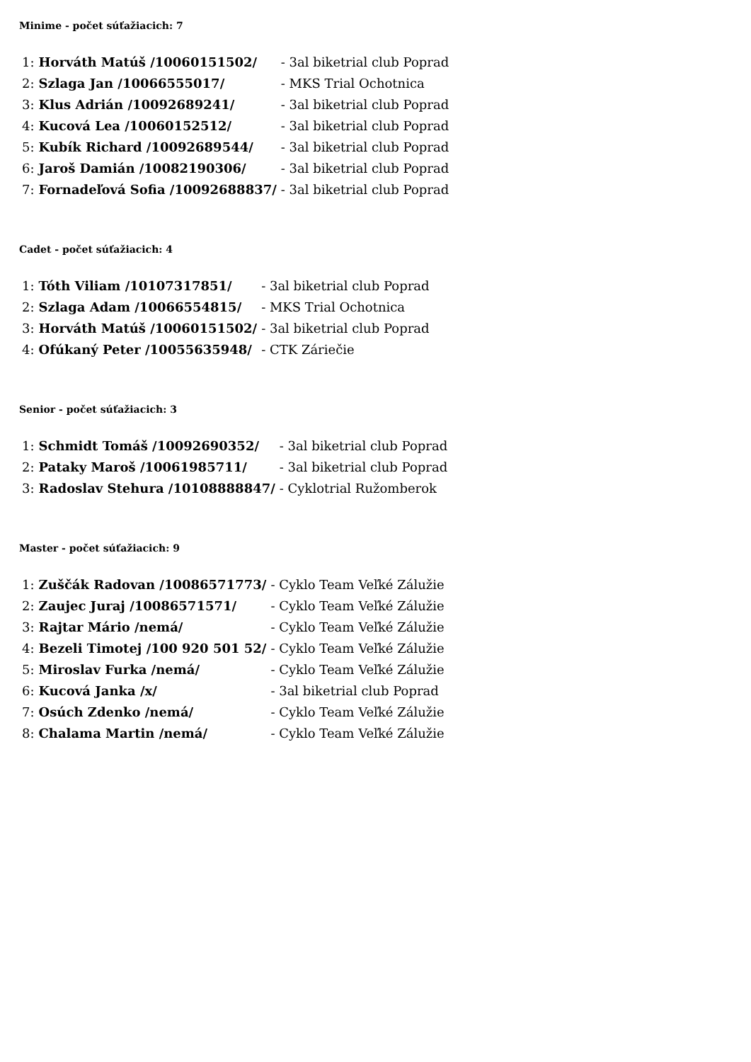Minime - počet súťažiacich: 7
| 1: | Horváth Matúš /10060151502/ | - 3al biketrial club Poprad |
| 2: | Szlaga Jan /10066555017/ | - MKS Trial Ochotnica |
| 3: | Klus Adrián /10092689241/ | - 3al biketrial club Poprad |
| 4: | Kucová Lea /10060152512/ | - 3al biketrial club Poprad |
| 5: | Kubík Richard /10092689544/ | - 3al biketrial club Poprad |
| 6: | Jaroš Damián /10082190306/ | - 3al biketrial club Poprad |
| 7: | Fornadeľová Sofia /10092688837/ | - 3al biketrial club Poprad |
Cadet - počet súťažiacich: 4
| 1: | Tóth Viliam /10107317851/ | - 3al biketrial club Poprad |
| 2: | Szlaga Adam /10066554815/ | - MKS Trial Ochotnica |
| 3: | Horváth Matúš /10060151502/ | - 3al biketrial club Poprad |
| 4: | Ofúkaný Peter /10055635948/ | - CTK Záriečie |
Senior - počet súťažiacich: 3
| 1: | Schmidt Tomáš /10092690352/ | - 3al biketrial club Poprad |
| 2: | Pataky Maroš /10061985711/ | - 3al biketrial club Poprad |
| 3: | Radoslav Stehura /10108888847/ | - Cyklotrial Ružomberok |
Master - počet súťažiacich: 9
| 1: | Zuščák Radovan /10086571773/ | - Cyklo Team Veľké Zálužie |
| 2: | Zaujec Juraj /10086571571/ | - Cyklo Team Veľké Zálužie |
| 3: | Rajtar Mário /nemá/ | - Cyklo Team Veľké Zálužie |
| 4: | Bezeli Timotej /100 920 501 52/ | - Cyklo Team Veľké Zálužie |
| 5: | Miroslav Furka /nemá/ | - Cyklo Team Veľké Zálužie |
| 6: | Kucová Janka /x/ | - 3al biketrial club Poprad |
| 7: | Osúch Zdenko /nemá/ | - Cyklo Team Veľké Zálužie |
| 8: | Chalama Martin /nemá/ | - Cyklo Team Veľké Zálužie |